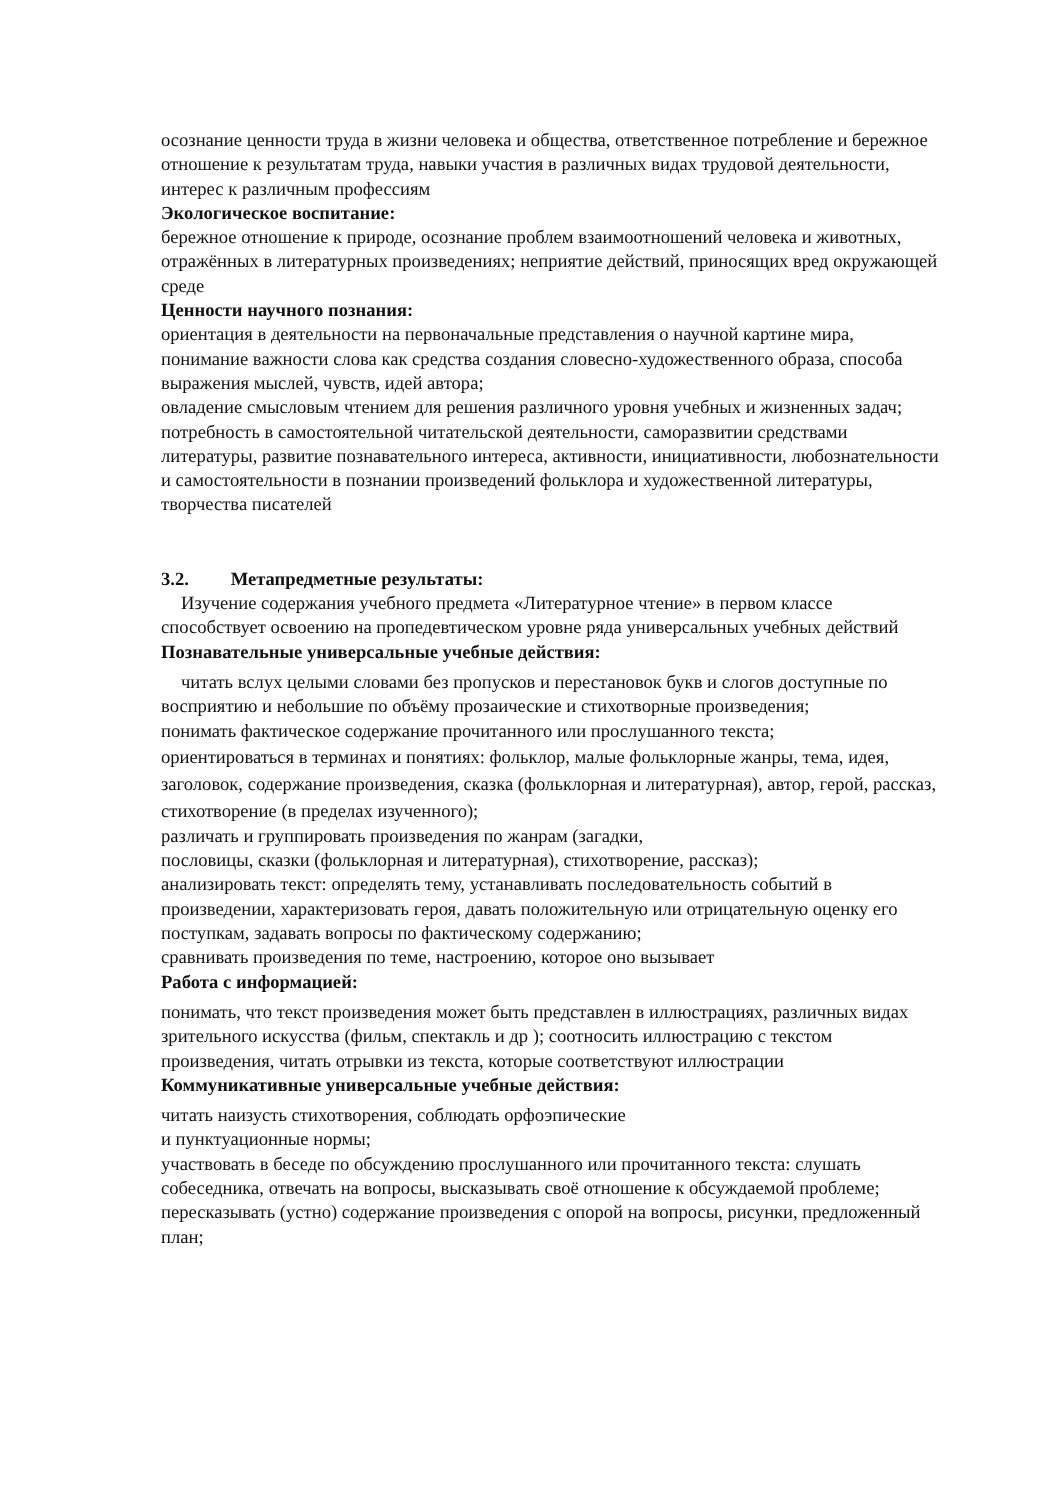осознание ценности труда в жизни человека и общества, ответственное потребление и бережное отношение к результатам труда, навыки участия в различных видах трудовой деятельности, интерес к различным профессиям
Экологическое воспитание:
бережное отношение к природе, осознание проблем взаимоотношений человека и животных, отражённых в литературных произведениях; неприятие действий, приносящих вред окружающей среде
Ценности научного познания:
ориентация в деятельности на первоначальные представления о научной картине мира, понимание важности слова как средства создания словесно-художественного образа, способа выражения мыслей, чувств, идей автора;
овладение смысловым чтением для решения различного уровня учебных и жизненных задач;
потребность в самостоятельной читательской деятельности, саморазвитии средствами литературы, развитие познавательного интереса, активности, инициативности, любознательности и самостоятельности в познании произведений фольклора и художественной литературы, творчества писателей
3.2. Метапредметные результаты:
Изучение содержания учебного предмета «Литературное чтение» в первом классе способствует освоению на пропедевтическом уровне ряда универсальных учебных действий Познавательные универсальные учебные действия:
читать вслух целыми словами без пропусков и перестановок букв и слогов доступные по восприятию и небольшие по объёму прозаические и стихотворные произведения;
понимать фактическое содержание прочитанного или прослушанного текста;
ориентироваться в терминах и понятиях: фольклор, малые фольклорные жанры, тема, идея, заголовок, содержание произведения, сказка (фольклорная и литературная), автор, герой, рассказ, стихотворение (в пределах изученного);
различать и группировать произведения по жанрам (загадки,
пословицы, сказки (фольклорная и литературная), стихотворение, рассказ);
анализировать текст: определять тему, устанавливать последовательность событий в произведении, характеризовать героя, давать положительную или отрицательную оценку его поступкам, задавать вопросы по фактическому содержанию;
сравнивать произведения по теме, настроению, которое оно вызывает
Работа с информацией:
понимать, что текст произведения может быть представлен в иллюстрациях, различных видах зрительного искусства (фильм, спектакль и др ); соотносить иллюстрацию с текстом произведения, читать отрывки из текста, которые соответствуют иллюстрации
Коммуникативные универсальные учебные действия:
читать наизусть стихотворения, соблюдать орфоэпические
и пунктуационные нормы;
участвовать в беседе по обсуждению прослушанного или прочитанного текста: слушать собеседника, отвечать на вопросы, высказывать своё отношение к обсуждаемой проблеме; пересказывать (устно) содержание произведения с опорой на вопросы, рисунки, предложенный план;